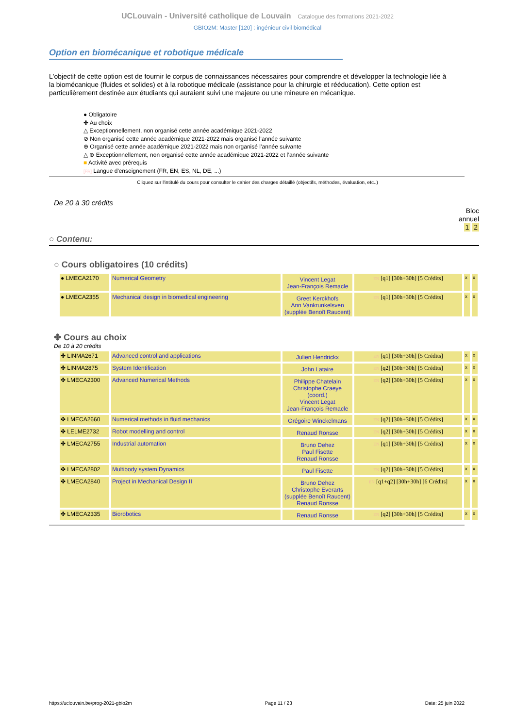UCLouvain - Université catholique de Louvain Catalogue des formations 2021-2022
GBIO2M: Master [120] : ingénieur civil biomédical
Option en biomécanique et robotique médicale
L'objectif de cette option est de fournir le corpus de connaissances nécessaires pour comprendre et développer la technologie liée à la biomécanique (fluides et solides) et à la robotique médicale (assistance pour la chirurgie et rééducation). Cette option est particulièrement destinée aux étudiants qui auraient suivi une majeure ou une mineure en mécanique.
● Obligatoire
✤ Au choix
△ Exceptionnellement, non organisé cette année académique 2021-2022
⊘ Non organisé cette année académique 2021-2022 mais organisé l’année suivante
⊕ Organisé cette année académique 2021-2022 mais non organisé l’année suivante
△ ⊕ Exceptionnellement, non organisé cette année académique 2021-2022 et l’année suivante
■ Activité avec prérequis
[FR] Langue d'enseignement (FR, EN, ES, NL, DE, ...)
Cliquez sur l'intitulé du cours pour consulter le cahier des charges détaillé (objectifs, méthodes, évaluation, etc..)
De 20 à 30 crédits
Bloc
annuel
1 2
○ Contenu:
○ Cours obligatoires (10 crédits)
| ● LMECA2170 | Numerical Geometry | Vincent Legat Jean-François Remacle | EN [q1] [30h+30h] [5 Crédits] | x | x |
| ● LMECA2355 | Mechanical design in biomedical engineering | Greet Kerckhofs Ann Vankrunkelsven (supplée Benoît Raucent) | EN [q1] [30h+30h] [5 Crédits] | x | x |
✤ Cours au choix
De 10 à 20 crédits
| ✤ LINMA2671 | Advanced control and applications | Julien Hendrickx | EN [q1] [30h+30h] [5 Crédits] | x | x |
| ✤ LINMA2875 | System Identification | John Lataire | EN [q2] [30h+30h] [5 Crédits] | x | x |
| ✤ LMECA2300 | Advanced Numerical Methods | Philippe Chatelain Christophe Craeye (coord.) Vincent Legat Jean-François Remacle | EN [q2] [30h+30h] [5 Crédits] | x | x |
| ✤ LMECA2660 | Numerical methods in fluid mechanics | Grégoire Winckelmans | EN [q2] [30h+30h] [5 Crédits] | x | x |
| ✤ LELME2732 | Robot modelling and control | Renaud Ronsse | EN [q2] [30h+30h] [5 Crédits] | x | x |
| ✤ LMECA2755 | Industrial automation | Bruno Dehez Paul Fisette Renaud Ronsse | EN [q1] [30h+30h] [5 Crédits] | x | x |
| ✤ LMECA2802 | Multibody system Dynamics | Paul Fisette | EN [q2] [30h+30h] [5 Crédits] | x | x |
| ✤ LMECA2840 | Project in Mechanical Design II | Bruno Dehez Christophe Everarts (supplée Benoît Raucent) Renaud Ronsse | EN [q1+q2] [30h+30h] [6 Crédits] | x | x |
| ✤ LMECA2335 | Biorobotics | Renaud Ronsse | EN [q2] [30h+30h] [5 Crédits] | x | x |
https://uclouvain.be/prog-2021-gbio2m Page 11 / 23 Date: 25 juin 2022